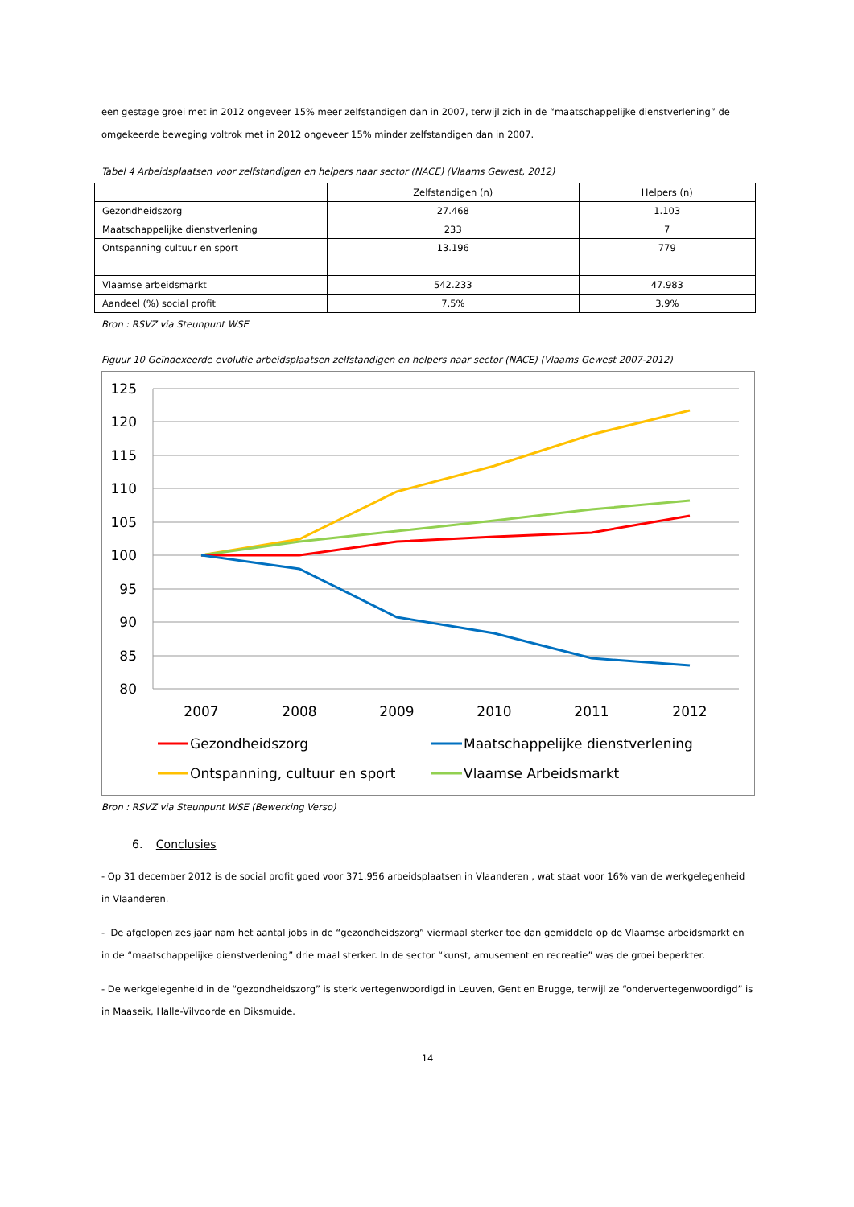een gestage groei met in 2012 ongeveer 15% meer zelfstandigen dan in 2007, terwijl zich in de “maatschappelijke dienstverlening” de omgekeerde beweging voltrok met in 2012 ongeveer 15% minder zelfstandigen dan in 2007.
Tabel 4 Arbeidsplaatsen voor zelfstandigen en helpers naar sector (NACE) (Vlaams Gewest, 2012)
| | Zelfstandigen (n) | Helpers (n) |
| --- | --- | --- |
| Gezondheidszorg | 27.468 | 1.103 |
| Maatschappelijke dienstverlening | 233 | 7 |
| Ontspanning cultuur en sport | 13.196 | 779 |
| Vlaamse arbeidsmarkt | 542.233 | 47.983 |
| Aandeel (%) social profit | 7,5% | 3,9% |
Bron : RSVZ via Steunpunt WSE
Figuur 10 Geïndexeerde evolutie arbeidsplaatsen zelfstandigen en helpers naar sector (NACE) (Vlaams Gewest 2007-2012)
125
120
115
110
105
100
95
90
85
80
2007
2008
2009
2010
2011
2012
Gezondheidszorg
Maatschappelijke dienstverlening
Ontspanning, cultuur en sport
Vlaamse Arbeidsmarkt
Bron : RSVZ via Steunpunt WSE (Bewerking Verso)
6. Conclusies
- Op 31 december 2012 is de social profit goed voor 371.956 arbeidsplaatsen in Vlaanderen , wat staat voor 16% van de werkgelegenheid in Vlaanderen.
- De afgelopen zes jaar nam het aantal jobs in de “gezondheidszorg” viermaal sterker toe dan gemiddeld op de Vlaamse arbeidsmarkt en in de “maatschappelijke dienstverlening” drie maal sterker. In de sector “kunst, amusement en recreatie” was de groei beperkter.
- De werkgelegenheid in de “gezondheidszorg” is sterk vertegenwoordigd in Leuven, Gent en Brugge, terwijl ze “ondervertegenwoordigd” is in Maaseik, Halle-Vilvoorde en Diksmuide.
14